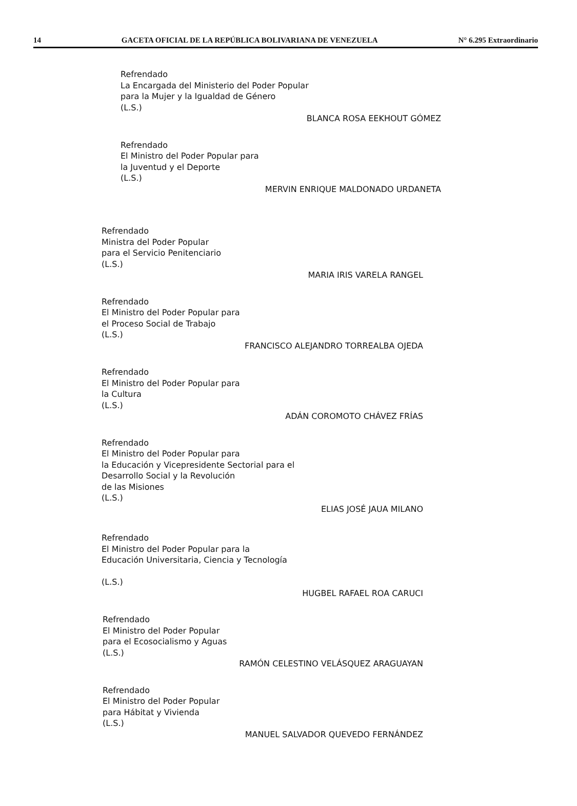14 GACETA OFICIAL DE LA REPÚBLICA BOLIVARIANA DE VENEZUELA N° 6.295 Extraordinario
Refrendado
La Encargada del Ministerio del Poder Popular
para la Mujer y la Igualdad de Género
(L.S.)
BLANCA ROSA EEKHOUT GÓMEZ
Refrendado
El Ministro del Poder Popular para
la Juventud y el Deporte
(L.S.)
MERVIN ENRIQUE MALDONADO URDANETA
Refrendado
Ministra del Poder Popular
para el Servicio Penitenciario
(L.S.)
MARIA IRIS VARELA RANGEL
Refrendado
El Ministro del Poder Popular para
el Proceso Social de Trabajo
(L.S.)
FRANCISCO ALEJANDRO TORREALBA OJEDA
Refrendado
El Ministro del Poder Popular para
la Cultura
(L.S.)
ADÁN COROMOTO CHÁVEZ FRÍAS
Refrendado
El Ministro del Poder Popular para
la Educación y Vicepresidente Sectorial para el
Desarrollo Social y la Revolución
de las Misiones
(L.S.)
ELIAS JOSÉ JAUA MILANO
Refrendado
El Ministro del Poder Popular para la
Educación Universitaria, Ciencia y Tecnología
(L.S.)
HUGBEL RAFAEL ROA CARUCI
Refrendado
El Ministro del Poder Popular
para el Ecosocialismo y Aguas
(L.S.)
RAMÓN CELESTINO VELÁSQUEZ ARAGUAYAN
Refrendado
El Ministro del Poder Popular
para Hábitat y Vivienda
(L.S.)
MANUEL SALVADOR QUEVEDO FERNÁNDEZ